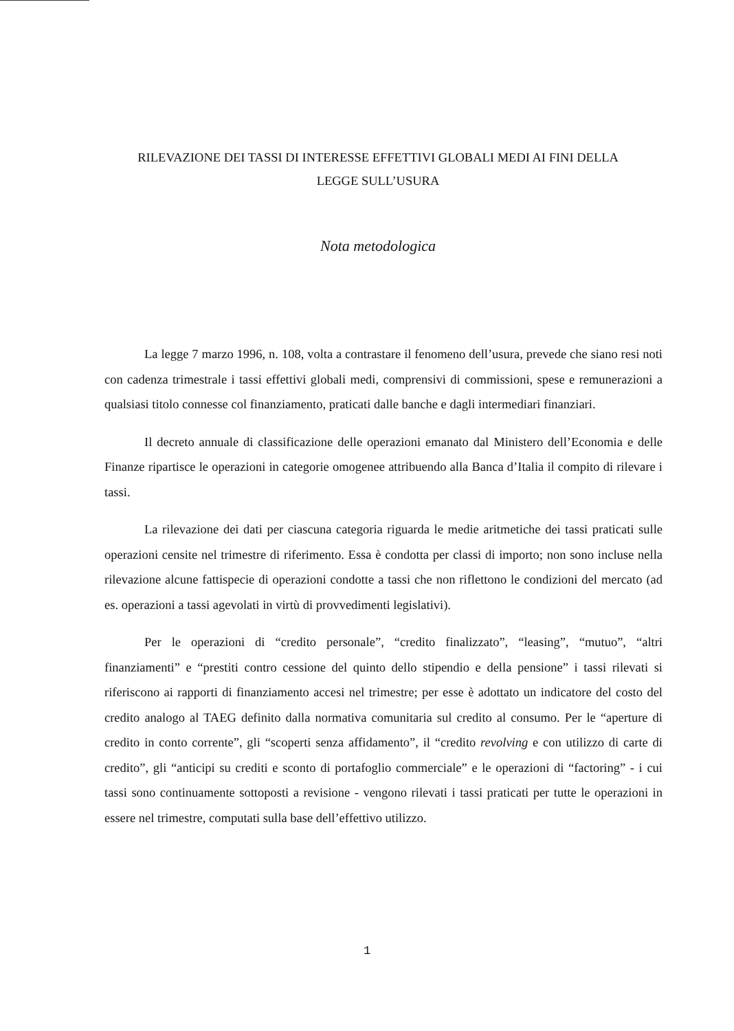RILEVAZIONE DEI TASSI DI INTERESSE EFFETTIVI GLOBALI MEDI AI FINI DELLA
LEGGE SULL’USURA
Nota metodologica
La legge 7 marzo 1996, n. 108, volta a contrastare il fenomeno dell’usura, prevede che siano resi noti con cadenza trimestrale i tassi effettivi globali medi, comprensivi di commissioni, spese e remunerazioni a qualsiasi titolo connesse col finanziamento, praticati dalle banche e dagli intermediari finanziari.
Il decreto annuale di classificazione delle operazioni emanato dal Ministero dell’Economia e delle Finanze ripartisce le operazioni in categorie omogenee attribuendo alla Banca d’Italia il compito di rilevare i tassi.
La rilevazione dei dati per ciascuna categoria riguarda le medie aritmetiche dei tassi praticati sulle operazioni censite nel trimestre di riferimento. Essa è condotta per classi di importo; non sono incluse nella rilevazione alcune fattispecie di operazioni condotte a tassi che non riflettono le condizioni del mercato (ad es. operazioni a tassi agevolati in virtù di provvedimenti legislativi).
Per le operazioni di “credito personale”, “credito finalizzato”, “leasing”, “mutuo”, “altri finanziamenti” e “prestiti contro cessione del quinto dello stipendio e della pensione” i tassi rilevati si riferiscono ai rapporti di finanziamento accesi nel trimestre; per esse è adottato un indicatore del costo del credito analogo al TAEG definito dalla normativa comunitaria sul credito al consumo. Per le “aperture di credito in conto corrente”, gli “scoperti senza affidamento”, il “credito revolving e con utilizzo di carte di credito”, gli “anticipi su crediti e sconto di portafoglio commerciale” e le operazioni di “factoring” - i cui tassi sono continuamente sottoposti a revisione - vengono rilevati i tassi praticati per tutte le operazioni in essere nel trimestre, computati sulla base dell’effettivo utilizzo.
1